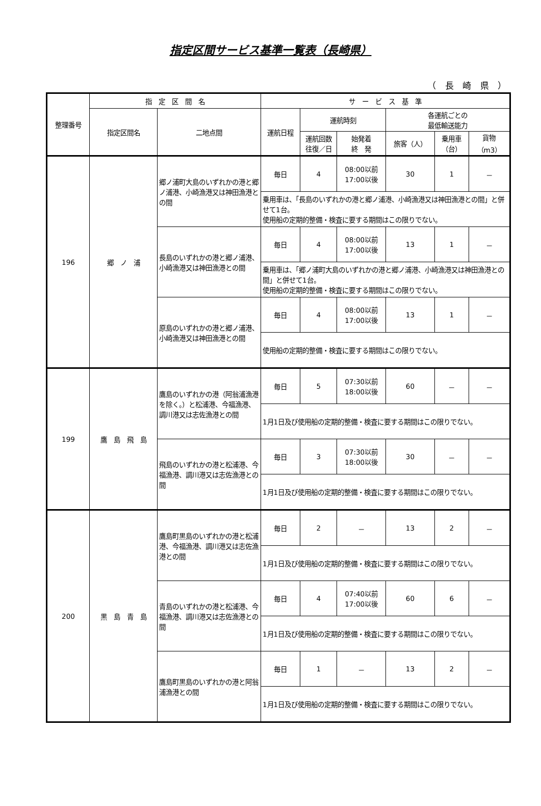指定区間サービス基準一覧表（長崎県）
（ 長 崎 県 ）
| 整理番号 | 指 定 区 間 名 | | サ ー ビ ス 基 準 | | | | | |
| --- | --- | --- | --- | --- | --- | --- | --- | --- |
| | 指定区間名 | 二地点間 | 運航日程 | 運航時刻 | | 各運航ごとの 最低輸送能力 | | |
| | | | | 運航回数 往復／日 | 始発着 終 発 | 旅客（人） | 乗用車 （台） | 貨物 （m3） |
| 196 | 郷 ノ 浦 | 郷ノ浦町大島のいずれかの港と郷ノ浦港、小崎漁港又は神田漁港との間 | 毎日 | 4 | 08:00以前 17:00以後 | 30 | 1 | － |
| | | | 乗用車は、「長島のいずれかの港と郷ノ浦港、小崎漁港又は神田漁港との間」と併せて1台。 使用船の定期的整備・検査に要する期間はこの限りでない。 | | | | | |
| | | 長島のいずれかの港と郷ノ浦港、小崎漁港又は神田漁港との間 | 毎日 | 4 | 08:00以前 17:00以後 | 13 | 1 | － |
| | | | 乗用車は、「郷ノ浦町大島のいずれかの港と郷ノ浦港、小崎漁港又は神田漁港との間」と併せて1台。 使用船の定期的整備・検査に要する期間はこの限りでない。 | | | | | |
| | | 原島のいずれかの港と郷ノ浦港、小崎漁港又は神田漁港との間 | 毎日 | 4 | 08:00以前 17:00以後 | 13 | 1 | － |
| | | | 使用船の定期的整備・検査に要する期間はこの限りでない。 | | | | | |
| 199 | 鷹 島 飛 島 | 鷹島のいずれかの港（阿翁浦漁港を除く。）と松浦港、今福漁港、調川港又は志佐漁港との間 | 毎日 | 5 | 07:30以前 18:00以後 | 60 | － | － |
| | | | 1月1日及び使用船の定期的整備・検査に要する期間はこの限りでない。 | | | | | |
| | | 飛島のいずれかの港と松浦港、今福漁港、調川港又は志佐漁港との間 | 毎日 | 3 | 07:30以前 18:00以後 | 30 | － | － |
| | | | 1月1日及び使用船の定期的整備・検査に要する期間はこの限りでない。 | | | | | |
| 200 | 黒 島 青 島 | 鷹島町黒島のいずれかの港と松浦港、今福漁港、調川港又は志佐漁港との間 | 毎日 | 2 | － | 13 | 2 | － |
| | | | 1月1日及び使用船の定期的整備・検査に要する期間はこの限りでない。 | | | | | |
| | | 青島のいずれかの港と松浦港、今福漁港、調川港又は志佐漁港との間 | 毎日 | 4 | 07:40以前 17:00以後 | 60 | 6 | － |
| | | | 1月1日及び使用船の定期的整備・検査に要する期間はこの限りでない。 | | | | | |
| | | 鷹島町黒島のいずれかの港と阿翁浦漁港との間 | 毎日 | 1 | － | 13 | 2 | － |
| | | | 1月1日及び使用船の定期的整備・検査に要する期間はこの限りでない。 | | | | | |